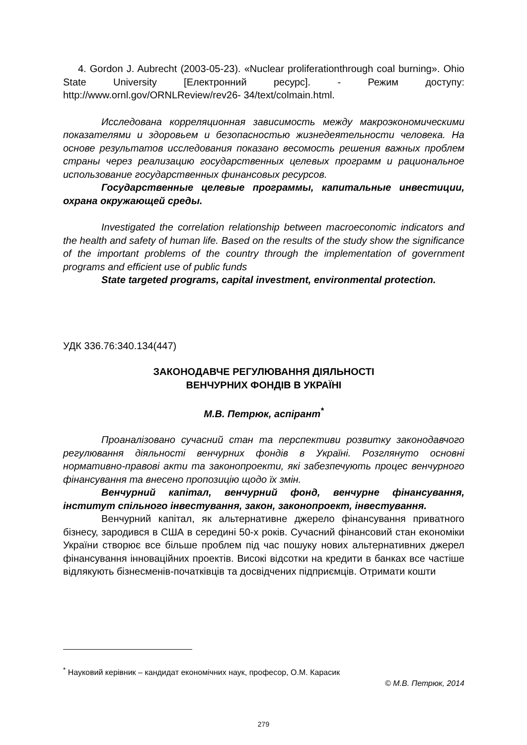4. Gordon J. Aubrecht (2003-05-23). «Nuclear proliferationthrough coal burning». Ohio State University [Електронний ресурс]. - Режим доступу: http://www.ornl.gov/ORNLReview/rev26- 34/text/colmain.html.
Исследована корреляционная зависимость между макроэкономическими показателями и здоровьем и безопасностью жизнедеятельности человека. На основе результатов исследования показано весомость решения важных проблем страны через реализацию государственных целевых программ и рациональное использование государственных финансовых ресурсов.
Государственные целевые программы, капитальные инвестиции, охрана окружающей среды.
Investigated the correlation relationship between macroeconomic indicators and the health and safety of human life. Based on the results of the study show the significance of the important problems of the country through the implementation of government programs and efficient use of public funds
State targeted programs, capital investment, environmental protection.
УДК 336.76:340.134(447)
ЗАКОНОДАВЧЕ РЕГУЛЮВАННЯ ДІЯЛЬНОСТІ
ВЕНЧУРНИХ ФОНДІВ В УКРАЇНІ
М.В. Петрюк, аспірант<sup>*</sup>
Проаналізовано сучасний стан та перспективи розвитку законодавчого регулювання діяльності венчурних фондів в Україні. Розглянуто основні нормативно-правові акти та законопроекти, які забезпечують процес венчурного фінансування та внесено пропозицію щодо їх змін.
Венчурний капітал, венчурний фонд, венчурне фінансування, інститут спільного інвестування, закон, законопроект, інвестування.
Венчурний капітал, як альтернативне джерело фінансування приватного бізнесу, зародився в США в середині 50-х років. Сучасний фінансовий стан економіки України створює все більше проблем під час пошуку нових альтернативних джерел фінансування інноваційних проектів. Високі відсотки на кредити в банках все частіше відлякують бізнесменів-початківців та досвідчених підприємців. Отримати кошти
<sup>*</sup> Науковий керівник – кандидат економічних наук, професор, О.М. Карасик
© М.В. Петрюк, 2014
279